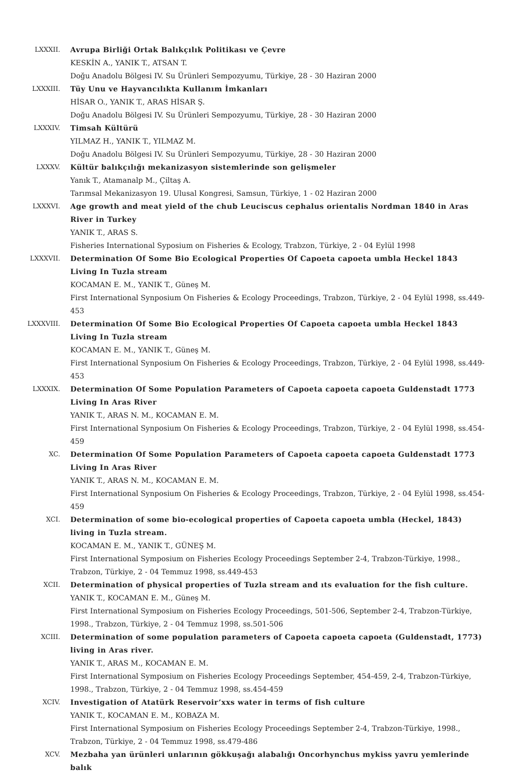LXXXII. Avrupa Birliği Ortak Balıkçılık Politikası ve Çevre
KESKİN A., YANIK T., ATSAN T.
Doğu Anadolu Bölgesi IV. Su Ürünleri Sempozyumu, Türkiye, 28 - 30 Haziran 2000
LXXXIII. Tüy Unu ve Hayvancılıkta Kullanım İmkanları
HİSAR O., YANIK T., ARAS HİSAR Ş.
Doğu Anadolu Bölgesi IV. Su Ürünleri Sempozyumu, Türkiye, 28 - 30 Haziran 2000
LXXXIV. Timsah Kültürü
YILMAZ H., YANIK T., YILMAZ M.
Doğu Anadolu Bölgesi IV. Su Ürünleri Sempozyumu, Türkiye, 28 - 30 Haziran 2000
LXXXV. Kültür balıkçılığı mekanizasyon sistemlerinde son gelişmeler
Yanık T., Atamanalp M., Çiltaş A.
Tarımsal Mekanizasyon 19. Ulusal Kongresi, Samsun, Türkiye, 1 - 02 Haziran 2000
LXXXVI. Age growth and meat yield of the chub Leuciscus cephalus orientalis Nordman 1840 in Aras River in Turkey
YANIK T., ARAS S.
Fisheries International Syposium on Fisheries & Ecology, Trabzon, Türkiye, 2 - 04 Eylül 1998
LXXXVII. Determination Of Some Bio Ecological Properties Of Capoeta capoeta umbla Heckel 1843 Living In Tuzla stream
KOCAMAN E. M., YANIK T., Güneş M.
First International Synposium On Fisheries & Ecology Proceedings, Trabzon, Türkiye, 2 - 04 Eylül 1998, ss.449-453
LXXXVIII. Determination Of Some Bio Ecological Properties Of Capoeta capoeta umbla Heckel 1843 Living In Tuzla stream
KOCAMAN E. M., YANIK T., Güneş M.
First International Synposium On Fisheries & Ecology Proceedings, Trabzon, Türkiye, 2 - 04 Eylül 1998, ss.449-453
LXXXIX. Determination Of Some Population Parameters of Capoeta capoeta capoeta Guldenstadt 1773 Living In Aras River
YANIK T., ARAS N. M., KOCAMAN E. M.
First International Synposium On Fisheries & Ecology Proceedings, Trabzon, Türkiye, 2 - 04 Eylül 1998, ss.454-459
XC. Determination Of Some Population Parameters of Capoeta capoeta capoeta Guldenstadt 1773 Living In Aras River
YANIK T., ARAS N. M., KOCAMAN E. M.
First International Synposium On Fisheries & Ecology Proceedings, Trabzon, Türkiye, 2 - 04 Eylül 1998, ss.454-459
XCI. Determination of some bio-ecological properties of Capoeta capoeta umbla (Heckel, 1843) living in Tuzla stream.
KOCAMAN E. M., YANIK T., GÜNEŞ M.
First International Symposium on Fisheries Ecology Proceedings September 2-4, Trabzon-Türkiye, 1998., Trabzon, Türkiye, 2 - 04 Temmuz 1998, ss.449-453
XCII. Determination of physical properties of Tuzla stream and ıts evaluation for the fish culture.
YANIK T., KOCAMAN E. M., Güneş M.
First International Symposium on Fisheries Ecology Proceedings, 501-506, September 2-4, Trabzon-Türkiye, 1998., Trabzon, Türkiye, 2 - 04 Temmuz 1998, ss.501-506
XCIII. Determination of some population parameters of Capoeta capoeta capoeta (Guldenstadt, 1773) living in Aras river.
YANIK T., ARAS M., KOCAMAN E. M.
First International Symposium on Fisheries Ecology Proceedings September, 454-459, 2-4, Trabzon-Türkiye, 1998., Trabzon, Türkiye, 2 - 04 Temmuz 1998, ss.454-459
XCIV. Investigation of Atatürk Reservoir’xxs water in terms of fish culture
YANIK T., KOCAMAN E. M., KOBAZA M.
First International Symposium on Fisheries Ecology Proceedings September 2-4, Trabzon-Türkiye, 1998., Trabzon, Türkiye, 2 - 04 Temmuz 1998, ss.479-486
XCV. Mezbaha yan ürünleri unlarının gökkuşağı alabalığı Oncorhynchus mykiss yavru yemlerinde balık